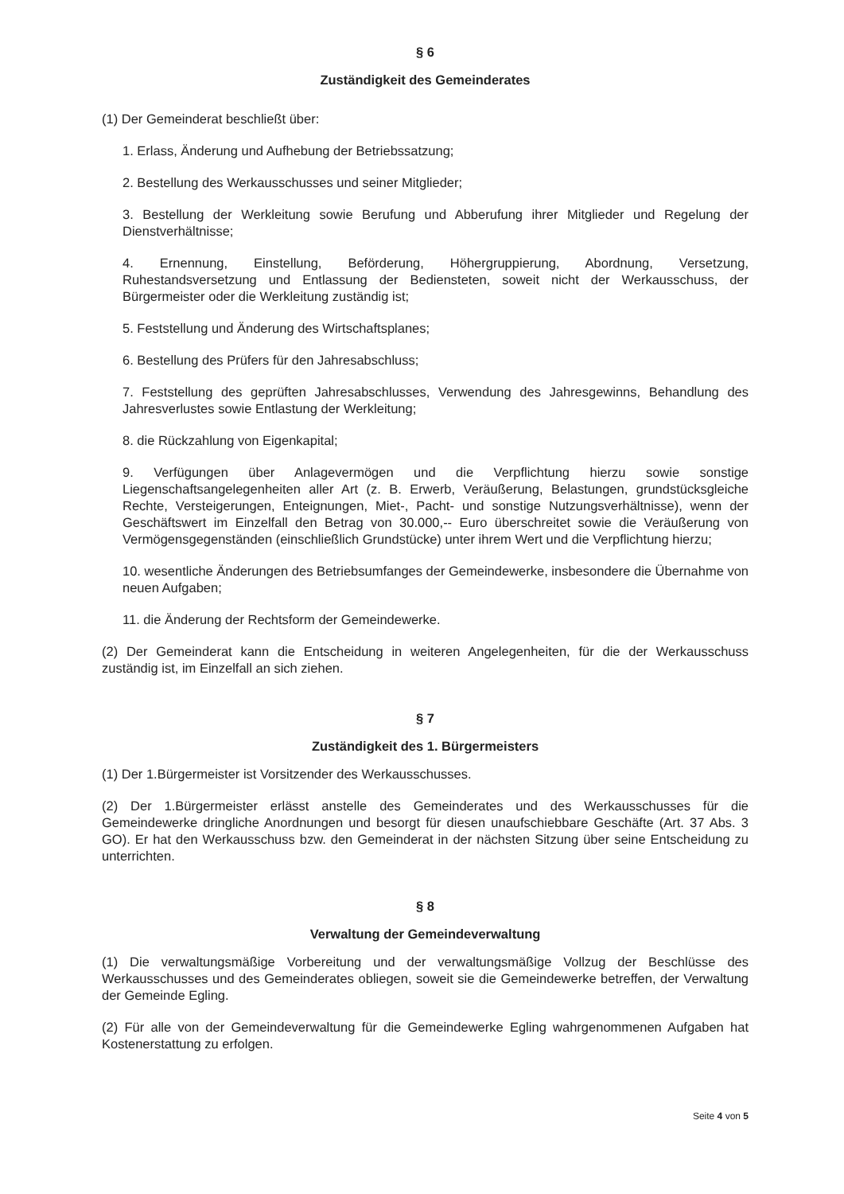§ 6
Zuständigkeit des Gemeinderates
(1) Der Gemeinderat beschließt über:
1. Erlass, Änderung und Aufhebung der Betriebssatzung;
2. Bestellung des Werkausschusses und seiner Mitglieder;
3. Bestellung der Werkleitung sowie Berufung und Abberufung ihrer Mitglieder und Regelung der Dienstverhältnisse;
4. Ernennung, Einstellung, Beförderung, Höhergruppierung, Abordnung, Versetzung, Ruhestandsversetzung und Entlassung der Bediensteten, soweit nicht der Werkausschuss, der Bürgermeister oder die Werkleitung zuständig ist;
5. Feststellung und Änderung des Wirtschaftsplanes;
6. Bestellung des Prüfers für den Jahresabschluss;
7. Feststellung des geprüften Jahresabschlusses, Verwendung des Jahresgewinns, Behandlung des Jahresverlustes sowie Entlastung der Werkleitung;
8. die Rückzahlung von Eigenkapital;
9. Verfügungen über Anlagevermögen und die Verpflichtung hierzu sowie sonstige Liegenschaftsangelegenheiten aller Art (z. B. Erwerb, Veräußerung, Belastungen, grundstücksgleiche Rechte, Versteigerungen, Enteignungen, Miet-, Pacht- und sonstige Nutzungsverhältnisse), wenn der Geschäftswert im Einzelfall den Betrag von 30.000,-- Euro überschreitet sowie die Veräußerung von Vermögensgegenständen (einschließlich Grundstücke) unter ihrem Wert und die Verpflichtung hierzu;
10. wesentliche Änderungen des Betriebsumfanges der Gemeindewerke, insbesondere die Übernahme von neuen Aufgaben;
11. die Änderung der Rechtsform der Gemeindewerke.
(2) Der Gemeinderat kann die Entscheidung in weiteren Angelegenheiten, für die der Werkausschuss zuständig ist, im Einzelfall an sich ziehen.
§ 7
Zuständigkeit des 1. Bürgermeisters
(1) Der 1.Bürgermeister ist Vorsitzender des Werkausschusses.
(2) Der 1.Bürgermeister erlässt anstelle des Gemeinderates und des Werkausschusses für die Gemeindewerke dringliche Anordnungen und besorgt für diesen unaufschiebbare Geschäfte (Art. 37 Abs. 3 GO). Er hat den Werkausschuss bzw. den Gemeinderat in der nächsten Sitzung über seine Entscheidung zu unterrichten.
§ 8
Verwaltung der Gemeindeverwaltung
(1) Die verwaltungsmäßige Vorbereitung und der verwaltungsmäßige Vollzug der Beschlüsse des Werkausschusses und des Gemeinderates obliegen, soweit sie die Gemeindewerke betreffen, der Verwaltung der Gemeinde Egling.
(2) Für alle von der Gemeindeverwaltung für die Gemeindewerke Egling wahrgenommenen Aufgaben hat Kostenerstattung zu erfolgen.
Seite 4 von 5